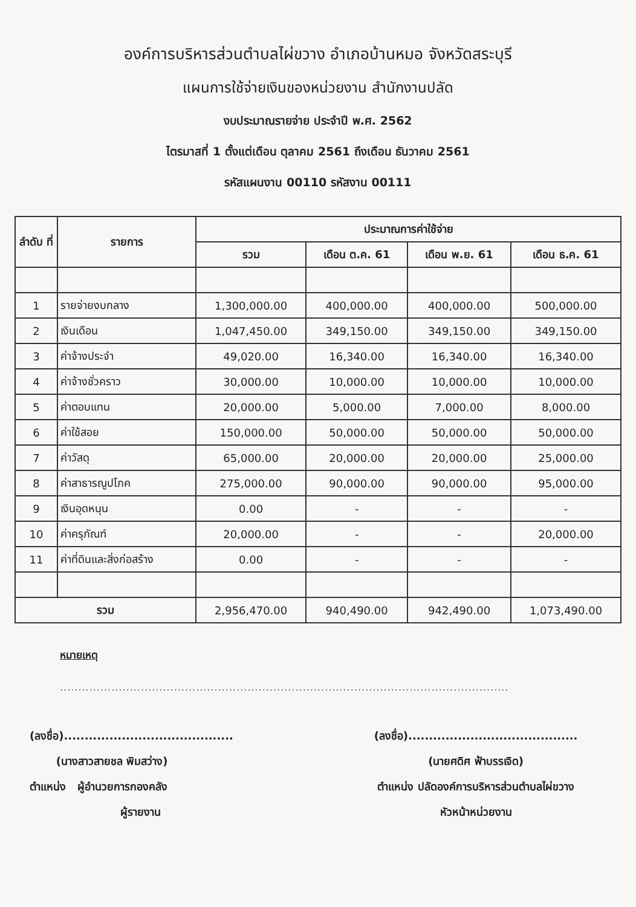องค์การบริหารส่วนตำบลไผ่ขวาง อำเภอบ้านหมอ จังหวัดสระบุรี
แผนการใช้จ่ายเงินของหน่วยงาน สำนักงานปลัด
งบประมาณรายจ่าย ประจำปี พ.ศ. 2562
ไตรมาสที่ 1 ตั้งแต่เดือน ตุลาคม 2561 ถึงเดือน ธันวาคม 2561
รหัสแผนงาน 00110 รหัสงาน 00111
| ลำดับ ที่ | รายการ | ประมาณการค่าใช้จ่าย | | | |
| --- | --- | --- | --- | --- | --- |
| | | รวม | เดือน ต.ค. 61 | เดือน พ.ย. 61 | เดือน ธ.ค. 61 |
| 1 | รายจ่ายงบกลาง | 1,300,000.00 | 400,000.00 | 400,000.00 | 500,000.00 |
| 2 | เงินเดือน | 1,047,450.00 | 349,150.00 | 349,150.00 | 349,150.00 |
| 3 | ค่าจ้างประจำ | 49,020.00 | 16,340.00 | 16,340.00 | 16,340.00 |
| 4 | ค่าจ้างชั่วคราว | 30,000.00 | 10,000.00 | 10,000.00 | 10,000.00 |
| 5 | ค่าตอบแทน | 20,000.00 | 5,000.00 | 7,000.00 | 8,000.00 |
| 6 | ค่าใช้สอย | 150,000.00 | 50,000.00 | 50,000.00 | 50,000.00 |
| 7 | ค่าวัสดุ | 65,000.00 | 20,000.00 | 20,000.00 | 25,000.00 |
| 8 | ค่าสาธารณูปโภค | 275,000.00 | 90,000.00 | 90,000.00 | 95,000.00 |
| 9 | เงินอุดหนุน | 0.00 | - | - | - |
| 10 | ค่าครุภัณฑ์ | 20,000.00 | - | - | 20,000.00 |
| 11 | ค่าที่ดินและสิ่งก่อสร้าง | 0.00 | - | - | - |
| รวม | | 2,956,470.00 | 940,490.00 | 942,490.00 | 1,073,490.00 |
หมายเหตุ
..........................................................................................................................
(ลงชื่อ).........................................
(นางสาวสายชล พิมสว่าง)
ตำแหน่ง ผู้อำนวยการกองคลัง
ผู้รายงาน
(ลงชื่อ).........................................
(นายศดิศ ฟ้าบรรเจิด)
ตำแหน่ง ปลัดองค์การบริหารส่วนตำบลไผ่ขวาง
หัวหน้าหน่วยงาน